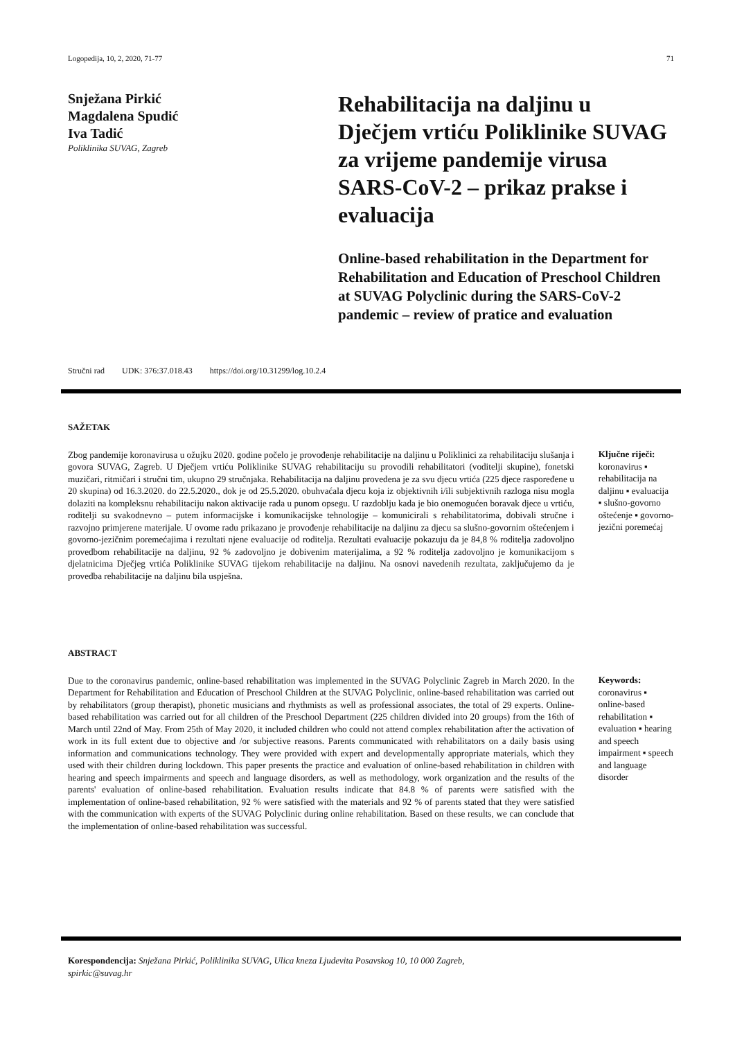Logopedija, 10, 2, 2020, 71-77 71
Snježana Pirkić
Magdalena Spudić
Iva Tadić
Poliklinika SUVAG, Zagreb
Rehabilitacija na daljinu u Dječjem vrtiću Poliklinike SUVAG za vrijeme pandemije virusa SARS-CoV-2 – prikaz prakse i evaluacija
Online-based rehabilitation in the Department for Rehabilitation and Education of Preschool Children at SUVAG Polyclinic during the SARS-CoV-2 pandemic – review of pratice and evaluation
Stručni rad UDK: 376:37.018.43 https://doi.org/10.31299/log.10.2.4
SAŽETAK
Zbog pandemije koronavirusa u ožujku 2020. godine počelo je provođenje rehabilitacije na daljinu u Poliklinici za rehabilitaciju slušanja i govora SUVAG, Zagreb. U Dječjem vrtiću Poliklinike SUVAG rehabilitaciju su provodili rehabilitatori (voditelji skupine), fonetski muzičari, ritmičari i stručni tim, ukupno 29 stručnjaka. Rehabilitacija na daljinu provedena je za svu djecu vrtića (225 djece raspoređene u 20 skupina) od 16.3.2020. do 22.5.2020., dok je od 25.5.2020. obuhvaćala djecu koja iz objektivnih i/ili subjektivnih razloga nisu mogla dolaziti na kompleksnu rehabilitaciju nakon aktivacije rada u punom opsegu. U razdoblju kada je bio onemogućen boravak djece u vrtiću, roditelji su svakodnevno – putem informacijske i komunikacijske tehnologije – komunicirali s rehabilitatorima, dobivali stručne i razvojno primjerene materijale. U ovome radu prikazano je provođenje rehabilitacije na daljinu za djecu sa slušno-govornim oštećenjem i govorno-jezičnim poremećajima i rezultati njene evaluacije od roditelja. Rezultati evaluacije pokazuju da je 84,8 % roditelja zadovoljno provedbom rehabilitacije na daljinu, 92 % zadovoljno je dobivenim materijalima, a 92 % roditelja zadovoljno je komunikacijom s djelatnicima Dječjeg vrtića Poliklinike SUVAG tijekom rehabilitacije na daljinu. Na osnovi navedenih rezultata, zaključujemo da je provedba rehabilitacije na daljinu bila uspješna.
Ključne riječi:
koronavirus ▪ rehabilitacija na daljinu ▪ evaluacija ▪ slušno-govorno oštećenje ▪ govorno-jezični poremećaj
ABSTRACT
Due to the coronavirus pandemic, online-based rehabilitation was implemented in the SUVAG Polyclinic Zagreb in March 2020. In the Department for Rehabilitation and Education of Preschool Children at the SUVAG Polyclinic, online-based rehabilitation was carried out by rehabilitators (group therapist), phonetic musicians and rhythmists as well as professional associates, the total of 29 experts. Online-based rehabilitation was carried out for all children of the Preschool Department (225 children divided into 20 groups) from the 16th of March until 22nd of May. From 25th of May 2020, it included children who could not attend complex rehabilitation after the activation of work in its full extent due to objective and /or subjective reasons. Parents communicated with rehabilitators on a daily basis using information and communications technology. They were provided with expert and developmentally appropriate materials, which they used with their children during lockdown. This paper presents the practice and evaluation of online-based rehabilitation in children with hearing and speech impairments and speech and language disorders, as well as methodology, work organization and the results of the parents' evaluation of online-based rehabilitation. Evaluation results indicate that 84.8 % of parents were satisfied with the implementation of online-based rehabilitation, 92 % were satisfied with the materials and 92 % of parents stated that they were satisfied with the communication with experts of the SUVAG Polyclinic during online rehabilitation. Based on these results, we can conclude that the implementation of online-based rehabilitation was successful.
Keywords:
coronavirus ▪ online-based rehabilitation ▪ evaluation ▪ hearing and speech impairment ▪ speech and language disorder
Korespondencija: Snježana Pirkić, Poliklinika SUVAG, Ulica kneza Ljudevita Posavskog 10, 10 000 Zagreb, spirkic@suvag.hr